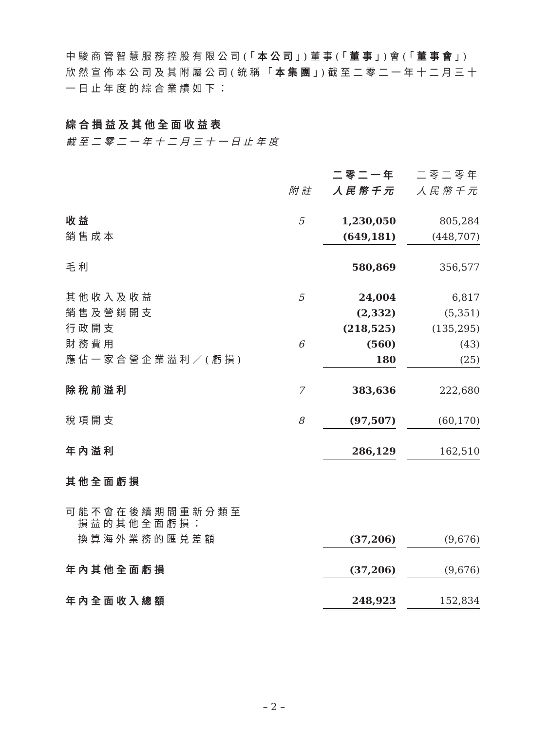中駿商管智慧服務控股有限公司(「本公司」)董事(「董事」)會(「董事會」)欣然宣佈本公司及其附屬公司(統稱「本集團」)截至二零二一年十二月三十一日止年度的綜合業績如下：
綜合損益及其他全面收益表
截至二零二一年十二月三十一日止年度
| | | 二零二一年 | | 二零二零年 |
| --- | --- | --- | --- | --- |
| | 附註 | 人民幣千元 | | 人民幣千元 |
| 收益 | 5 | 1,230,050 | | 805,284 |
| 銷售成本 | | (649,181) | | (448,707) |
| 毛利 | | 580,869 | | 356,577 |
| 其他收入及收益 | 5 | 24,004 | | 6,817 |
| 銷售及營銷開支 | | (2,332) | | (5,351) |
| 行政開支 | | (218,525) | | (135,295) |
| 財務費用 | 6 | (560) | | (43) |
| 應佔一家合營企業溢利／(虧損) | | 180 | | (25) |
| 除稅前溢利 | 7 | 383,636 | | 222,680 |
| 稅項開支 | 8 | (97,507) | | (60,170) |
| 年內溢利 | | 286,129 | | 162,510 |
| 其他全面虧損 | | | | |
| 可能不會在後續期間重新分類至 損益的其他全面虧損： | | | | |
| 換算海外業務的匯兑差額 | | (37,206) | | (9,676) |
| 年內其他全面虧損 | | (37,206) | | (9,676) |
| 年內全面收入總額 | | 248,923 | | 152,834 |
– 2 –